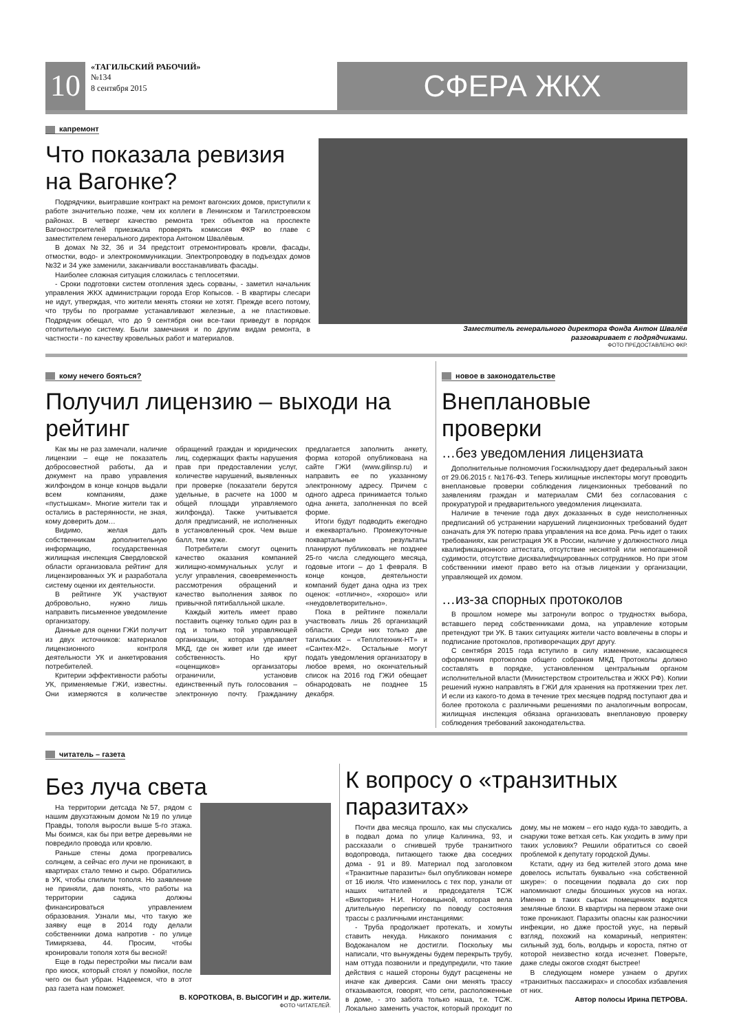10
«ТАГИЛЬСКИЙ РАБОЧИЙ»
№134
8 сентября 2015
СФЕРА ЖКХ
капремонт
Что показала ревизия на Вагонке?
Подрядчики, выигравшие контракт на ремонт вагонских домов, приступили к работе значительно позже, чем их коллеги в Ленинском и Тагилстроевском районах. В четверг качество ремонта трех объектов на проспекте Вагоностроителей приезжала проверять комиссия ФКР во главе с заместителем генерального директора Антоном Швалёвым.
В домах №32, 36 и 34 предстоит отремонтировать кровли, фасады, отмостки, водо- и электрокоммуникации. Электропроводку в подъездах домов №32 и 34 уже заменили, заканчивали восстанавливать фасады.
Наиболее сложная ситуация сложилась с теплосетями.
- Сроки подготовки систем отопления здесь сорваны, - заметил начальник управления ЖКХ администрации города Егор Копысов. - В квартиры слесари не идут, утверждая, что жители менять стояки не хотят. Прежде всего потому, что трубы по программе устанавливают железные, а не пластиковые. Подрядчик обещал, что до 9 сентября они все-таки приведут в порядок отопительную систему. Были замечания и по другим видам ремонта, в частности - по качеству кровельных работ и материалов.
Заместитель генерального директора Фонда Антон Швалёв
разговаривает с подрядчиками.
ФОТО ПРЕДОСТАВЛЕНО ФКР.
кому нечего бояться?
Получил лицензию – выходи на рейтинг
Как мы не раз замечали, наличие лицензии – еще не показатель добросовестной работы, да и документ на право управления жилфондом в конце концов выдали всем компаниям, даже «пустышкам». Многие жители так и остались в растерянности, не зная, кому доверить дом…
Видимо, желая дать собственникам дополнительную информацию, государственная жилищная инспекция Свердловской области организовала рейтинг для лицензированных УК и разработала систему оценки их деятельности.
В рейтинге УК участвуют добровольно, нужно лишь направить письменное уведомление организатору.
Данные для оценки ГЖИ получит из двух источников: материалов лицензионного контроля деятельности УК и анкетирования потребителей.
Критерии эффективности работы УК, применяемые ГЖИ, известны. Они измеряются в количестве обращений граждан и юридических лиц, содержащих факты нарушения прав при предоставлении услуг, количестве нарушений, выявленных при проверке (показатели берутся удельные, в расчете на 1000 м общей площади управляемого жилфонда). Также учитывается доля предписаний, не исполненных в установленный срок. Чем выше балл, тем хуже.
Потребители смогут оценить качество оказания компанией жилищно-коммунальных услуг и услуг управления, своевременность рассмотрения обращений и качество выполнения заявок по привычной пятибалльной шкале.
Каждый житель имеет право поставить оценку только один раз в год и только той управляющей организации, которая управляет МКД, где он живет или где имеет собственность. Но круг «оценщиков» организаторы ограничили, установив единственный путь голосования – электронную почту. Гражданину предлагается заполнить анкету, форма которой опубликована на сайте ГЖИ (www.gilinsp.ru) и направить ее по указанному электронному адресу. Причем с одного адреса принимается только одна анкета, заполненная по всей форме.
Итоги будут подводить ежегодно и ежеквартально. Промежуточные поквартальные результаты планируют публиковать не позднее 25-го числа следующего месяца, годовые итоги – до 1 февраля. В конце концов, деятельности компаний будет дана одна из трех оценок: «отлично», «хорошо» или «неудовлетворительно».
Пока в рейтинге пожелали участвовать лишь 26 организаций области. Среди них только две тагильских – «Теплотехник-НТ» и «Сантех-М2». Остальные могут подать уведомления организатору в любое время, но окончательный список на 2016 год ГЖИ обещает обнародовать не позднее 15 декабря.
новое в законодательстве
Внеплановые проверки
…без уведомления лицензиата
Дополнительные полномочия Госжилнадзору дает федеральный закон от 29.06.2015 г. №176-ФЗ. Теперь жилищные инспекторы могут проводить внеплановые проверки соблюдения лицензионных требований по заявлениям граждан и материалам СМИ без согласования с прокуратурой и предварительного уведомления лицензиата.
Наличие в течение года двух доказанных в суде неисполненных предписаний об устранении нарушений лицензионных требований будет означать для УК потерю права управления на все дома. Речь идет о таких требованиях, как регистрация УК в России, наличие у должностного лица квалификационного аттестата, отсутствие неснятой или непогашенной судимости, отсутствие дисквалифицированных сотрудников. Но при этом собственники имеют право вето на отзыв лицензии у организации, управляющей их домом.
…из-за спорных протоколов
В прошлом номере мы затронули вопрос о трудностях выбора, вставшего перед собственниками дома, на управление которым претендуют три УК. В таких ситуациях жители часто вовлечены в споры и подписание протоколов, противоречащих друг другу.
С сентября 2015 года вступило в силу изменение, касающееся оформления протоколов общего собрания МКД. Протоколы должно составлять в порядке, установленном центральным органом исполнительной власти (Министерством строительства и ЖКХ РФ). Копии решений нужно направлять в ГЖИ для хранения на протяжении трех лет. И если из какого-то дома в течение трех месяцев подряд поступают два и более протокола с различными решениями по аналогичным вопросам, жилищная инспекция обязана организовать внеплановую проверку соблюдения требований законодательства.
читатель – газета
Без луча света
На территории детсада №57, рядом с нашим двухэтажным домом №19 по улице Правды, тополя выросли выше 5-го этажа. Мы боимся, как бы при ветре деревьями не повредило провода или кровлю.
Раньше стены дома прогревались солнцем, а сейчас его лучи не проникают, в квартирах стало темно и сыро. Обратились в УК, чтобы спилили тополя. Но заявление не приняли, дав понять, что работы на территории садика должны финансироваться управлением образования. Узнали мы, что такую же заявку еще в 2014 году делали собственники дома напротив - по улице Тимирязева, 44. Просим, чтобы кронировали тополя хотя бы весной!
Еще в годы перестройки мы писали вам про киоск, который стоял у помойки, после чего он был убран. Надеемся, что в этот раз газета нам поможет.
В. КОРОТКОВА, В. ВЫСОГИН и др. жители.
ФОТО ЧИТАТЕЛЕЙ.
К вопросу о «транзитных паразитах»
Почти два месяца прошло, как мы спускались в подвал дома по улице Калинина, 93, и рассказали о сгнившей трубе транзитного водопровода, питающего также два соседних дома - 91 и 89. Материал под заголовком «Транзитные паразиты» был опубликован номере от 16 июля. Что изменилось с тех пор, узнали от наших читателей и председателя ТСЖ «Виктория» Н.И. Ноговицыной, которая вела длительную переписку по поводу состояния трассы с различными инстанциями:
- Труба продолжает протекать, и хомуты ставить некуда. Никакого понимания с Водоканалом не достигли. Поскольку мы написали, что вынуждены будем перекрыть трубу, нам оттуда позвонили и предупредили, что такие действия с нашей стороны будут расценены не иначе как диверсия. Сами они менять трассу отказываются, говорят, что сети, расположенные в доме, - это забота только наша, т.е. ТСЖ. Локально заменить участок, который проходит по дому, мы не можем – его надо куда-то заводить, а снаружи тоже ветхая сеть. Как уходить в зиму при таких условиях? Решили обратиться со своей проблемой к депутату городской Думы.
Кстати, одну из бед жителей этого дома мне довелось испытать буквально «на собственной шкуре»: о посещении подвала до сих пор напоминают следы блошиных укусов на ногах. Именно в таких сырых помещениях водятся земляные блохи. В квартиры на первом этаже они тоже проникают. Паразиты опасны как разносчики инфекции, но даже простой укус, на первый взгляд, похожий на комариный, неприятен: сильный зуд, боль, волдырь и короста, пятно от которой неизвестно когда исчезнет. Поверьте, даже следы ожогов сходят быстрее!
В следующем номере узнаем о других «транзитных пассажирах» и способах избавления от них.
Автор полосы Ирина ПЕТРОВА.